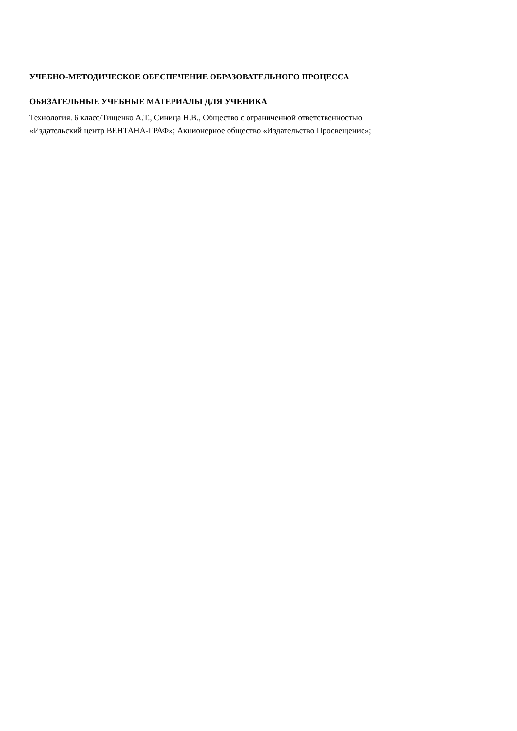УЧЕБНО-МЕТОДИЧЕСКОЕ ОБЕСПЕЧЕНИЕ ОБРАЗОВАТЕЛЬНОГО ПРОЦЕССА
ОБЯЗАТЕЛЬНЫЕ УЧЕБНЫЕ МАТЕРИАЛЫ ДЛЯ УЧЕНИКА
Технология. 6 класс/Тищенко А.Т., Синица Н.В., Общество с ограниченной ответственностью
«Издательский центр ВЕНТАНА-ГРАФ»; Акционерное общество «Издательство Просвещение»;